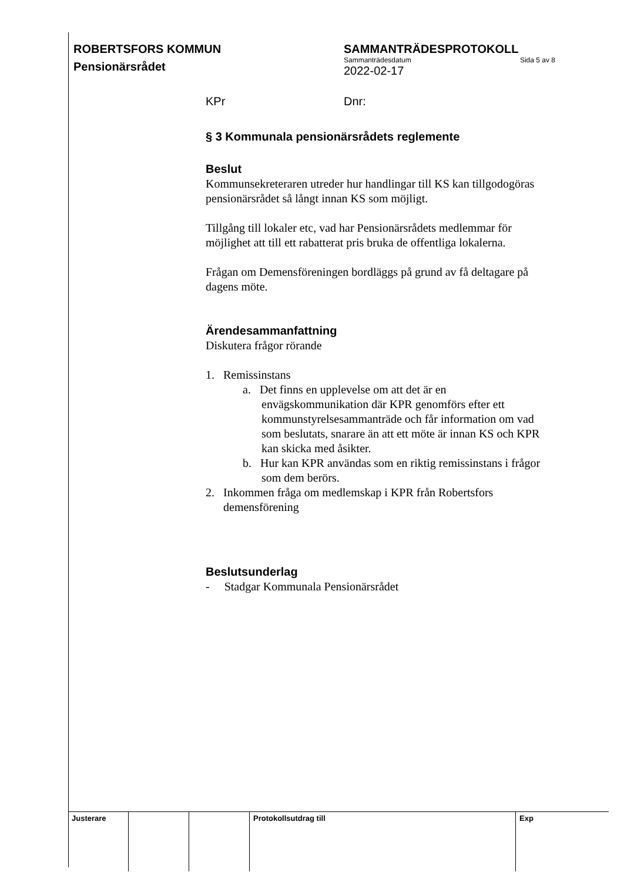ROBERTSFORS KOMMUN SAMMANTRÄDESPROTOKOLL
Sammanträdesdatum Sida 5 av 8
2022-02-17
Pensionärsrådet
KPr Dnr:
§ 3 Kommunala pensionärsrådets reglemente
Beslut
Kommunsekreteraren utreder hur handlingar till KS kan tillgodogöras pensionärsrådet så långt innan KS som möjligt.
Tillgång till lokaler etc, vad har Pensionärsrådets medlemmar för möjlighet att till ett rabatterat pris bruka de offentliga lokalerna.
Frågan om Demensföreningen bordläggs på grund av få deltagare på dagens möte.
Ärendesammanfattning
Diskutera frågor rörande
1. Remissinstans
a. Det finns en upplevelse om att det är en envägskommunikation där KPR genomförs efter ett kommunstyrelsesammanträde och får information om vad som beslutats, snarare än att ett möte är innan KS och KPR kan skicka med åsikter.
b. Hur kan KPR användas som en riktig remissinstans i frågor som dem berörs.
2. Inkommen fråga om medlemskap i KPR från Robertsfors demensförening
Beslutsunderlag
- Stadgar Kommunala Pensionärsrådet
| Justerare | | | Protokollsutdrag till | Exp |